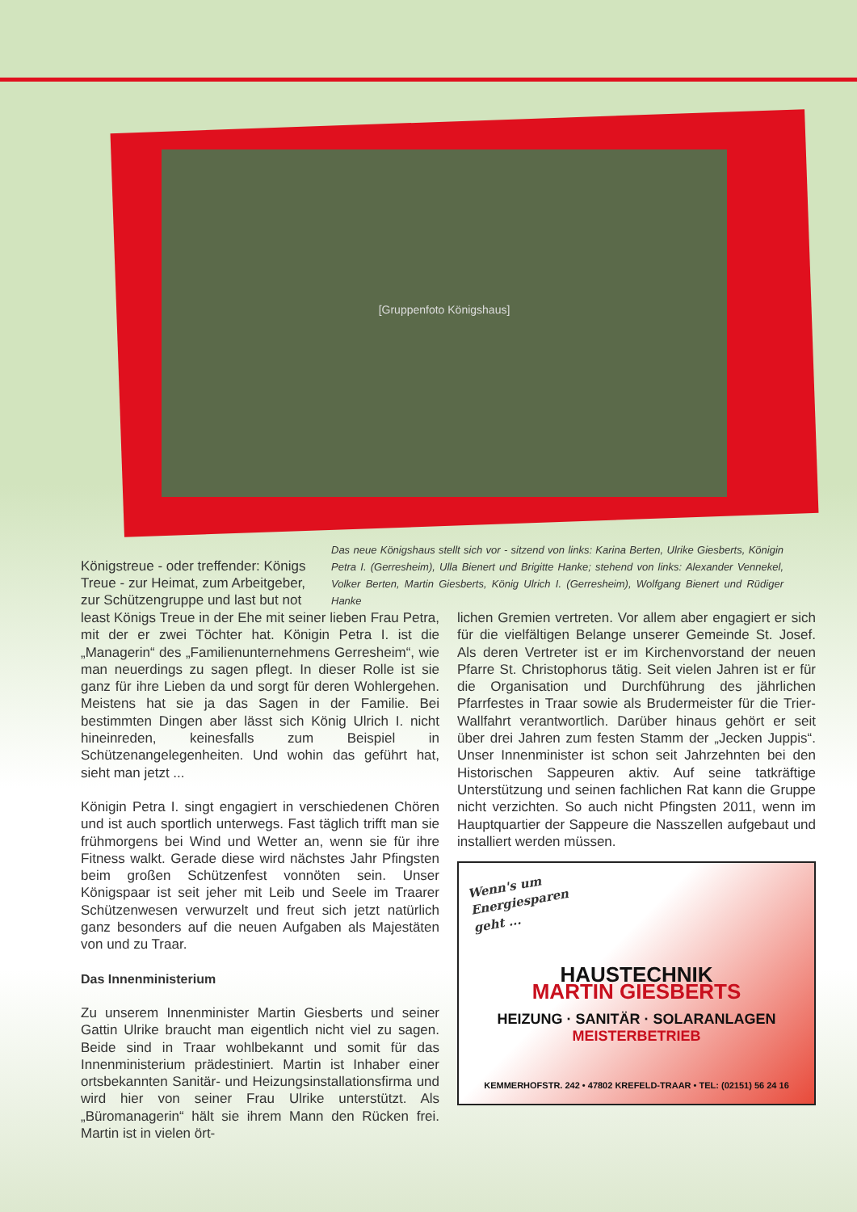[Gruppenfoto Königshaus]
Königstreue - oder treffender: Königs Treue - zur Heimat, zum Arbeitgeber, zur Schützengruppe und last but not
Das neue Königshaus stellt sich vor - sitzend von links: Karina Berten, Ulrike Giesberts, Königin Petra I. (Gerresheim), Ulla Bienert und Brigitte Hanke; stehend von links: Alexander Vennekel, Volker Berten, Martin Giesberts, König Ulrich I. (Gerresheim), Wolfgang Bienert und Rüdiger Hanke
least Königs Treue in der Ehe mit seiner lieben Frau Petra, mit der er zwei Töchter hat. Königin Petra I. ist die „Managerin“ des „Familienunternehmens Gerresheim“, wie man neuerdings zu sagen pflegt. In dieser Rolle ist sie ganz für ihre Lieben da und sorgt für deren Wohlergehen. Meistens hat sie ja das Sagen in der Familie. Bei bestimmten Dingen aber lässt sich König Ulrich I. nicht hineinreden, keinesfalls zum Beispiel in Schützenangelegenheiten. Und wohin das geführt hat, sieht man jetzt ...
Königin Petra I. singt engagiert in verschiedenen Chören und ist auch sportlich unterwegs. Fast täglich trifft man sie frühmorgens bei Wind und Wetter an, wenn sie für ihre Fitness walkt. Gerade diese wird nächstes Jahr Pfingsten beim großen Schützenfest vonnöten sein. Unser Königspaar ist seit jeher mit Leib und Seele im Traarer Schützenwesen verwurzelt und freut sich jetzt natürlich ganz besonders auf die neuen Aufgaben als Majestäten von und zu Traar.
Das Innenministerium
Zu unserem Innenminister Martin Giesberts und seiner Gattin Ulrike braucht man eigentlich nicht viel zu sagen. Beide sind in Traar wohlbekannt und somit für das Innenministerium prädestiniert. Martin ist Inhaber einer ortsbekannten Sanitär- und Heizungsinstallationsfirma und wird hier von seiner Frau Ulrike unterstützt. Als „Büromanagerin“ hält sie ihrem Mann den Rücken frei. Martin ist in vielen ört-
lichen Gremien vertreten. Vor allem aber engagiert er sich für die vielfältigen Belange unserer Gemeinde St. Josef. Als deren Vertreter ist er im Kirchenvorstand der neuen Pfarre St. Christophorus tätig. Seit vielen Jahren ist er für die Organisation und Durchführung des jährlichen Pfarrfestes in Traar sowie als Brudermeister für die Trier-Wallfahrt verantwortlich. Darüber hinaus gehört er seit über drei Jahren zum festen Stamm der „Jecken Juppis“. Unser Innenminister ist schon seit Jahrzehnten bei den Historischen Sappeuren aktiv. Auf seine tatkräftige Unterstützung und seinen fachlichen Rat kann die Gruppe nicht verzichten. So auch nicht Pfingsten 2011, wenn im Hauptquartier der Sappeure die Nasszellen aufgebaut und installiert werden müssen.
Wenn's um Energiesparen geht ...
HAUSTECHNIK
MARTIN GIESBERTS
HEIZUNG · SANITÄR · SOLARANLAGEN
MEISTERBETRIEB
KEMMERHOFSTR. 242 • 47802 KREFELD-TRAAR • TEL: (02151) 56 24 16